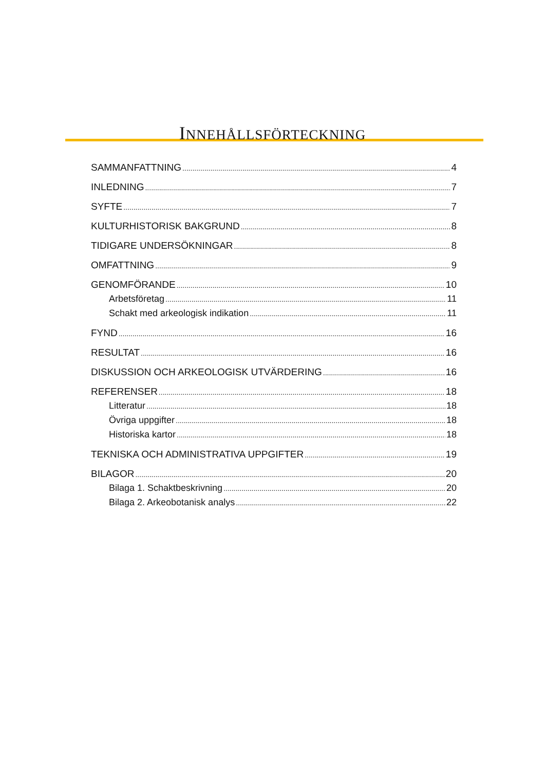INNEHÅLLSFÖRTECKNING
SAMMANFATTNING 4
INLEDNING 7
SYFTE 7
KULTURHISTORISK BAKGRUND 8
TIDIGARE UNDERSÖKNINGAR 8
OMFATTNING 9
GENOMFÖRANDE 10
Arbetsföretag 11
Schakt med arkeologisk indikation 11
FYND 16
RESULTAT 16
DISKUSSION OCH ARKEOLOGISK UTVÄRDERING 16
REFERENSER 18
Litteratur 18
Övriga uppgifter 18
Historiska kartor 18
TEKNISKA OCH ADMINISTRATIVA UPPGIFTER 19
BILAGOR 20
Bilaga 1. Schaktbeskrivning 20
Bilaga 2. Arkeobotanisk analys 22